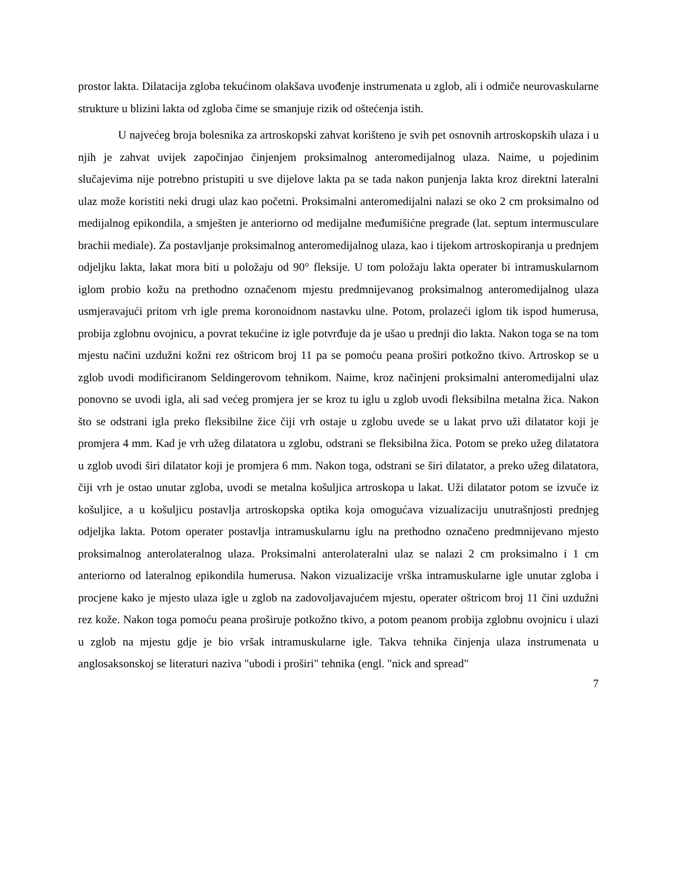prostor lakta. Dilatacija zgloba tekućinom olakšava uvođenje instrumenata u zglob, ali i odmiče neurovaskularne strukture u blizini lakta od zgloba čime se smanjuje rizik od oštećenja istih.
U najvećeg broja bolesnika za artroskopski zahvat korišteno je svih pet osnovnih artroskopskih ulaza i u njih je zahvat uvijek započinjao činjenjem proksimalnog anteromedijalnog ulaza. Naime, u pojedinim slučajevima nije potrebno pristupiti u sve dijelove lakta pa se tada nakon punjenja lakta kroz direktni lateralni ulaz može koristiti neki drugi ulaz kao početni. Proksimalni anteromedijalni nalazi se oko 2 cm proksimalno od medijalnog epikondila, a smješten je anteriorno od medijalne međumišićne pregrade (lat. septum intermusculare brachii mediale). Za postavljanje proksimalnog anteromedijalnog ulaza, kao i tijekom artroskopiranja u prednjem odjeljku lakta, lakat mora biti u položaju od 90° fleksije. U tom položaju lakta operater bi intramuskularnom iglom probio kožu na prethodno označenom mjestu predmnijevanog proksimalnog anteromedijalnog ulaza usmjeravajući pritom vrh igle prema koronoidnom nastavku ulne. Potom, prolazeći iglom tik ispod humerusa, probija zglobnu ovojnicu, a povrat tekućine iz igle potvrđuje da je ušao u prednji dio lakta. Nakon toga se na tom mjestu načini uzdužni kožni rez oštricom broj 11 pa se pomoću peana proširi potkožno tkivo. Artroskop se u zglob uvodi modificiranom Seldingerovom tehnikom. Naime, kroz načinjeni proksimalni anteromedijalni ulaz ponovno se uvodi igla, ali sad većeg promjera jer se kroz tu iglu u zglob uvodi fleksibilna metalna žica. Nakon što se odstrani igla preko fleksibilne žice čiji vrh ostaje u zglobu uvede se u lakat prvo uži dilatator koji je promjera 4 mm. Kad je vrh užeg dilatatora u zglobu, odstrani se fleksibilna žica. Potom se preko užeg dilatatora u zglob uvodi širi dilatator koji je promjera 6 mm. Nakon toga, odstrani se širi dilatator, a preko užeg dilatatora, čiji vrh je ostao unutar zgloba, uvodi se metalna košuljica artroskopa u lakat. Uži dilatator potom se izvuče iz košuljice, a u košuljicu postavlja artroskopska optika koja omogućava vizualizaciju unutrašnjosti prednjeg odjeljka lakta. Potom operater postavlja intramuskularnu iglu na prethodno označeno predmnijevano mjesto proksimalnog anterolateralnog ulaza. Proksimalni anterolateralni ulaz se nalazi 2 cm proksimalno i 1 cm anteriorno od lateralnog epikondila humerusa. Nakon vizualizacije vrška intramuskularne igle unutar zgloba i procjene kako je mjesto ulaza igle u zglob na zadovoljavajućem mjestu, operater oštricom broj 11 čini uzdužni rez kože. Nakon toga pomoću peana proširuje potkožno tkivo, a potom peanom probija zglobnu ovojnicu i ulazi u zglob na mjestu gdje je bio vršak intramuskularne igle. Takva tehnika činjenja ulaza instrumenata u anglosaksonskoj se literaturi naziva "ubodi i proširi" tehnika (engl. "nick and spread"
7